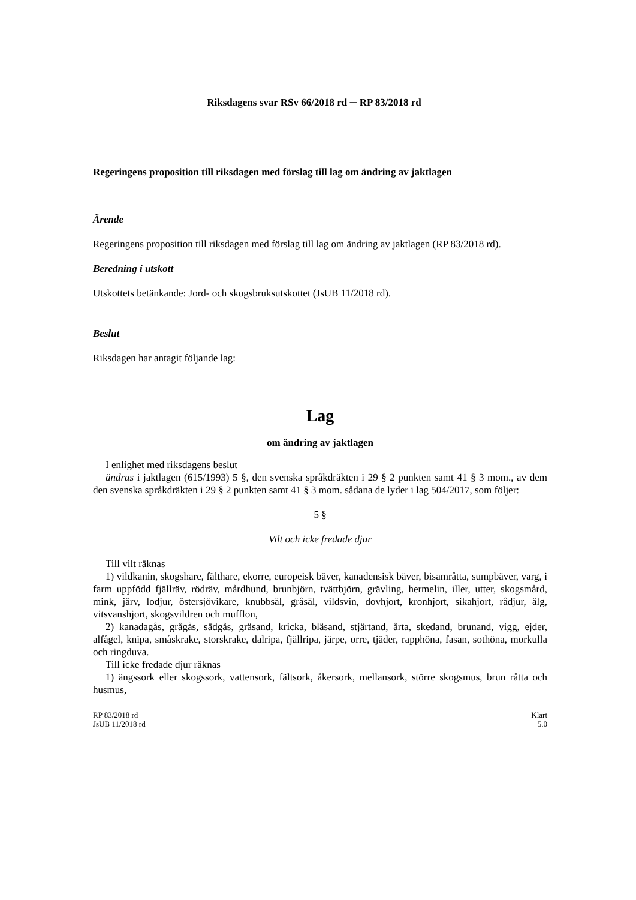Riksdagens svar RSv 66/2018 rd ─ RP 83/2018 rd
Regeringens proposition till riksdagen med förslag till lag om ändring av jaktlagen
Ärende
Regeringens proposition till riksdagen med förslag till lag om ändring av jaktlagen (RP 83/2018 rd).
Beredning i utskott
Utskottets betänkande: Jord- och skogsbruksutskottet (JsUB 11/2018 rd).
Beslut
Riksdagen har antagit följande lag:
Lag
om ändring av jaktlagen
I enlighet med riksdagens beslut
ändras i jaktlagen (615/1993) 5 §, den svenska språkdräkten i 29 § 2 punkten samt 41 § 3 mom., av dem den svenska språkdräkten i 29 § 2 punkten samt 41 § 3 mom. sådana de lyder i lag 504/2017, som följer:
5 §
Vilt och icke fredade djur
Till vilt räknas
1) vildkanin, skogshare, fälthare, ekorre, europeisk bäver, kanadensisk bäver, bisamråtta, sumpbäver, varg, i farm uppfödd fjällräv, rödräv, mårdhund, brunbjörn, tvättbjörn, grävling, hermelin, iller, utter, skogsmård, mink, järv, lodjur, östersjövikare, knubbsäl, gråsäl, vildsvin, dovhjort, kronhjort, sikahjort, rådjur, älg, vitsvanshjort, skogsvildren och mufflon,
2) kanadagås, grågås, sädgås, gräsand, kricka, bläsand, stjärtand, årta, skedand, brunand, vigg, ejder, alfågel, knipa, småskrake, storskrake, dalripa, fjällripa, järpe, orre, tjäder, rapphöna, fasan, sothöna, morkulla och ringduva.
Till icke fredade djur räknas
1) ängssork eller skogssork, vattensork, fältsork, åkersork, mellansork, större skogsmus, brun råtta och husmus,
RP 83/2018 rd
JsUB 11/2018 rd
Klart
5.0